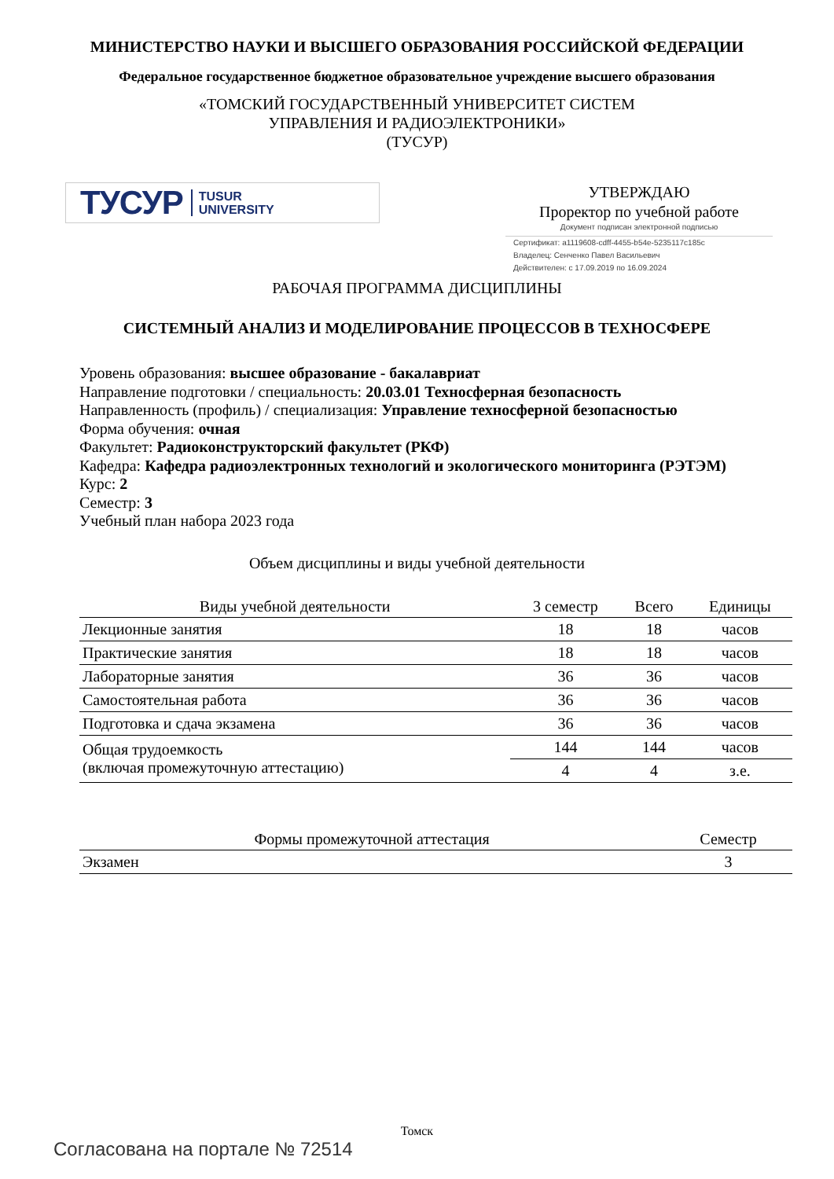МИНИСТЕРСТВО НАУКИ И ВЫСШЕГО ОБРАЗОВАНИЯ РОССИЙСКОЙ ФЕДЕРАЦИИ
Федеральное государственное бюджетное образовательное учреждение высшего образования
«ТОМСКИЙ ГОСУДАРСТВЕННЫЙ УНИВЕРСИТЕТ СИСТЕМ
УПРАВЛЕНИЯ И РАДИОЭЛЕКТРОНИКИ»
(ТУСУР)
ТУСУР TUSUR
UNIVERSITY
УТВЕРЖДАЮ
Проректор по учебной работе
Документ подписан электронной подписью
Сертификат: a1119608-cdff-4455-b54e-5235117c185c
Владелец: Сенченко Павел Васильевич
Действителен: с 17.09.2019 по 16.09.2024
РАБОЧАЯ ПРОГРАММА ДИСЦИПЛИНЫ
СИСТЕМНЫЙ АНАЛИЗ И МОДЕЛИРОВАНИЕ ПРОЦЕССОВ В ТЕХНОСФЕРЕ
Уровень образования: высшее образование - бакалавриат
Направление подготовки / специальность: 20.03.01 Техносферная безопасность
Направленность (профиль) / специализация: Управление техносферной безопасностью
Форма обучения: очная
Факультет: Радиоконструкторский факультет (РКФ)
Кафедра: Кафедра радиоэлектронных технологий и экологического мониторинга (РЭТЭМ)
Курс: 2
Семестр: 3
Учебный план набора 2023 года
Объем дисциплины и виды учебной деятельности
| Виды учебной деятельности | 3 семестр | Всего | Единицы |
| --- | --- | --- | --- |
| Лекционные занятия | 18 | 18 | часов |
| Практические занятия | 18 | 18 | часов |
| Лабораторные занятия | 36 | 36 | часов |
| Самостоятельная работа | 36 | 36 | часов |
| Подготовка и сдача экзамена | 36 | 36 | часов |
| Общая трудоемкость (включая промежуточную аттестацию) | 144 | 144 | часов |
| | 4 | 4 | з.е. |
| Формы промежуточной аттестация | Семестр |
| --- | --- |
| Экзамен | 3 |
Томск
Согласована на портале № 72514